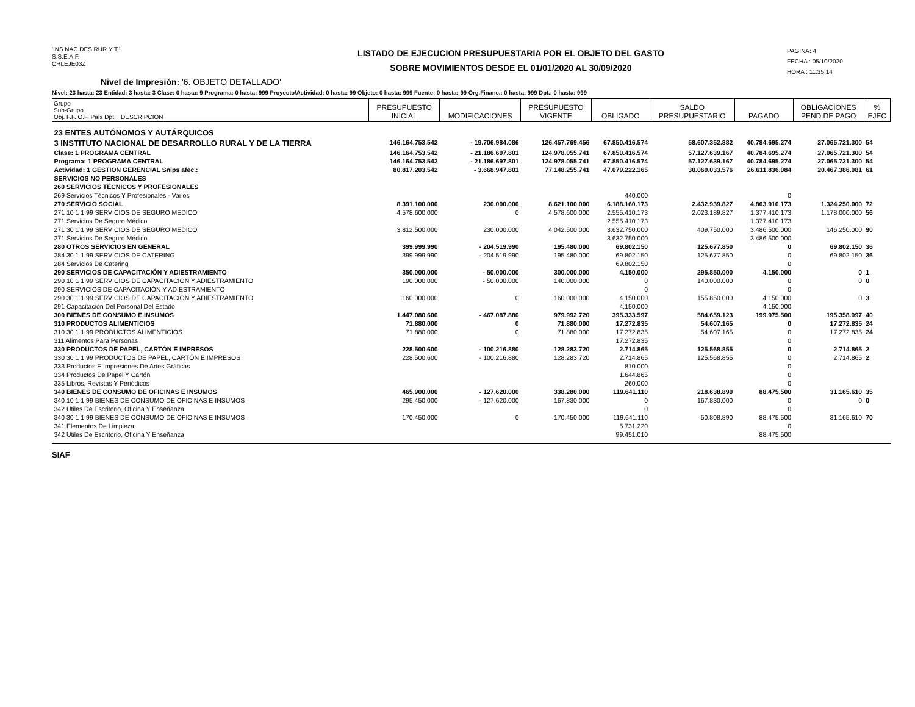'INS.NAC.DES.RUR.Y T.'
S.S.E.A.F.
CRLEJE03Z
LISTADO DE EJECUCION PRESUPUESTARIA POR EL OBJETO DEL GASTO
SOBRE MOVIMIENTOS DESDE EL 01/01/2020 AL 30/09/2020
PAGINA: 4
FECHA : 05/10/2020
HORA : 11:35:14
Nivel de Impresión: '6. OBJETO DETALLADO'
Nivel: 23 hasta: 23 Entidad: 3 hasta: 3 Clase: 0 hasta: 9 Programa: 0 hasta: 999 Proyecto/Actividad: 0 hasta: 99 Objeto: 0 hasta: 999 Fuente: 0 hasta: 99 Org.Financ.: 0 hasta: 999 Dpt.: 0 hasta: 999
| Grupo Sub-Grupo Obj. F.F. O.F. País Dpt. DESCRIPCION | PRESUPUESTO INICIAL | MODIFICACIONES | PRESUPUESTO VIGENTE | OBLIGADO | SALDO PRESUPUESTARIO | PAGADO | OBLIGACIONES PEND.DE PAGO | % EJEC |
| --- | --- | --- | --- | --- | --- | --- | --- | --- |
| 23 ENTES AUTÓNOMOS Y AUTÁRQUICOS | | | | | | | | |
| 3 INSTITUTO NACIONAL DE DESARROLLO RURAL Y DE LA TIERRA | 146.164.753.542 | - 19.706.984.086 | 126.457.769.456 | 67.850.416.574 | 58.607.352.882 | 40.784.695.274 | 27.065.721.300 | 54 |
| Clase: 1 PROGRAMA CENTRAL | 146.164.753.542 | - 21.186.697.801 | 124.978.055.741 | 67.850.416.574 | 57.127.639.167 | 40.784.695.274 | 27.065.721.300 | 54 |
| Programa: 1 PROGRAMA CENTRAL | 146.164.753.542 | - 21.186.697.801 | 124.978.055.741 | 67.850.416.574 | 57.127.639.167 | 40.784.695.274 | 27.065.721.300 | 54 |
| Actividad: 1 GESTION GERENCIAL Snips afec.: | 80.817.203.542 | - 3.668.947.801 | 77.148.255.741 | 47.079.222.165 | 30.069.033.576 | 26.611.836.084 | 20.467.386.081 | 61 |
| SERVICIOS NO PERSONALES | | | | | | | | |
| 260 SERVICIOS TÉCNICOS Y PROFESIONALES | | | | | | | | |
| 269 Servicios Técnicos Y Profesionales - Varios | | | | 440.000 | | 0 | | |
| 270 SERVICIO SOCIAL | 8.391.100.000 | 230.000.000 | 8.621.100.000 | 6.188.160.173 | 2.432.939.827 | 4.863.910.173 | 1.324.250.000 | 72 |
| 271 10 1 1 99 SERVICIOS DE SEGURO MEDICO | 4.578.600.000 | 0 | 4.578.600.000 | 2.555.410.173 | 2.023.189.827 | 1.377.410.173 | 1.178.000.000 | 56 |
| 271 Servicios De Seguro Médico | | | | 2.555.410.173 | | 1.377.410.173 | | |
| 271 30 1 1 99 SERVICIOS DE SEGURO MEDICO | 3.812.500.000 | 230.000.000 | 4.042.500.000 | 3.632.750.000 | 409.750.000 | 3.486.500.000 | 146.250.000 | 90 |
| 271 Servicios De Seguro Médico | | | | 3.632.750.000 | | 3.486.500.000 | | |
| 280 OTROS SERVICIOS EN GENERAL | 399.999.990 | - 204.519.990 | 195.480.000 | 69.802.150 | 125.677.850 | 0 | 69.802.150 | 36 |
| 284 30 1 1 99 SERVICIOS DE CATERING | 399.999.990 | - 204.519.990 | 195.480.000 | 69.802.150 | 125.677.850 | 0 | 69.802.150 | 36 |
| 284 Servicios De Catering | | | | 69.802.150 | | 0 | | |
| 290 SERVICIOS DE CAPACITACIÓN Y ADIESTRAMIENTO | 350.000.000 | - 50.000.000 | 300.000.000 | 4.150.000 | 295.850.000 | 4.150.000 | 0 | 1 |
| 290 10 1 1 99 SERVICIOS DE CAPACITACIÓN Y ADIESTRAMIENTO | 190.000.000 | - 50.000.000 | 140.000.000 | 0 | 140.000.000 | 0 | 0 | 0 |
| 290 SERVICIOS DE CAPACITACIÓN Y ADIESTRAMIENTO | | | | 0 | | 0 | | |
| 290 30 1 1 99 SERVICIOS DE CAPACITACIÓN Y ADIESTRAMIENTO | 160.000.000 | 0 | 160.000.000 | 4.150.000 | 155.850.000 | 4.150.000 | 0 | 3 |
| 291 Capacitación Del Personal Del Estado | | | | 4.150.000 | | 4.150.000 | | |
| 300 BIENES DE CONSUMO E INSUMOS | 1.447.080.600 | - 467.087.880 | 979.992.720 | 395.333.597 | 584.659.123 | 199.975.500 | 195.358.097 | 40 |
| 310 PRODUCTOS ALIMENTICIOS | 71.880.000 | 0 | 71.880.000 | 17.272.835 | 54.607.165 | 0 | 17.272.835 | 24 |
| 310 30 1 1 99 PRODUCTOS ALIMENTICIOS | 71.880.000 | 0 | 71.880.000 | 17.272.835 | 54.607.165 | 0 | 17.272.835 | 24 |
| 311 Alimentos Para Personas | | | | 17.272.835 | | 0 | | |
| 330 PRODUCTOS DE PAPEL, CARTÓN E IMPRESOS | 228.500.600 | - 100.216.880 | 128.283.720 | 2.714.865 | 125.568.855 | 0 | 2.714.865 | 2 |
| 330 30 1 1 99 PRODUCTOS DE PAPEL, CARTÓN E IMPRESOS | 228.500.600 | - 100.216.880 | 128.283.720 | 2.714.865 | 125.568.855 | 0 | 2.714.865 | 2 |
| 333 Productos E Impresiones De Artes Gráficas | | | | 810.000 | | 0 | | |
| 334 Productos De Papel Y Cartón | | | | 1.644.865 | | 0 | | |
| 335 Libros, Revistas Y Periódicos | | | | 260.000 | | 0 | | |
| 340 BIENES DE CONSUMO DE OFICINAS E INSUMOS | 465.900.000 | - 127.620.000 | 338.280.000 | 119.641.110 | 218.638.890 | 88.475.500 | 31.165.610 | 35 |
| 340 10 1 1 99 BIENES DE CONSUMO DE OFICINAS E INSUMOS | 295.450.000 | - 127.620.000 | 167.830.000 | 0 | 167.830.000 | 0 | 0 | 0 |
| 342 Utiles De Escritorio, Oficina Y Enseñanza | | | | 0 | | 0 | | |
| 340 30 1 1 99 BIENES DE CONSUMO DE OFICINAS E INSUMOS | 170.450.000 | 0 | 170.450.000 | 119.641.110 | 50.808.890 | 88.475.500 | 31.165.610 | 70 |
| 341 Elementos De Limpieza | | | | 5.731.220 | | 0 | | |
| 342 Utiles De Escritorio, Oficina Y Enseñanza | | | | 99.451.010 | | 88.475.500 | | |
SIAF